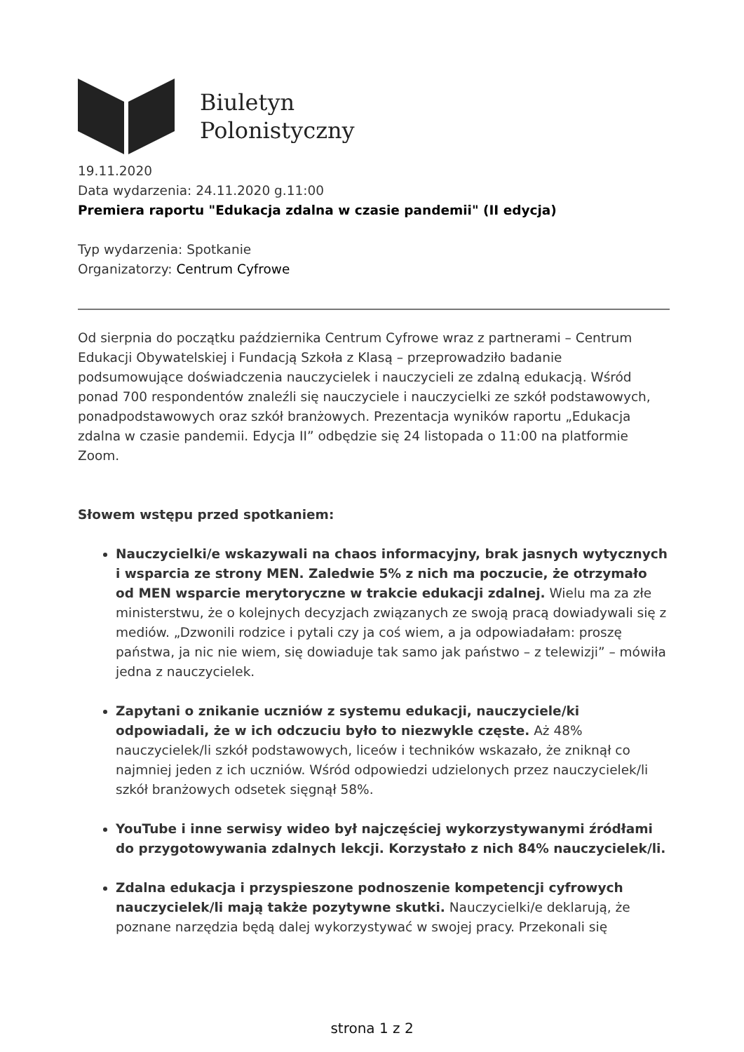Biuletyn
Polonistyczny
19.11.2020
Data wydarzenia: 24.11.2020 g.11:00
Premiera raportu "Edukacja zdalna w czasie pandemii" (II edycja)
Typ wydarzenia: Spotkanie
Organizatorzy: Centrum Cyfrowe
Od sierpnia do początku października Centrum Cyfrowe wraz z partnerami – Centrum Edukacji Obywatelskiej i Fundacją Szkoła z Klasą – przeprowadziło badanie podsumowujące doświadczenia nauczycielek i nauczycieli ze zdalną edukacją. Wśród ponad 700 respondentów znaleźli się nauczyciele i nauczycielki ze szkół podstawowych, ponadpodstawowych oraz szkół branżowych. Prezentacja wyników raportu „Edukacja zdalna w czasie pandemii. Edycja II” odbędzie się 24 listopada o 11:00 na platformie Zoom.
Słowem wstępu przed spotkaniem:
Nauczycielki/e wskazywali na chaos informacyjny, brak jasnych wytycznych i wsparcia ze strony MEN. Zaledwie 5% z nich ma poczucie, że otrzymało od MEN wsparcie merytoryczne w trakcie edukacji zdalnej. Wielu ma za złe ministerstwu, że o kolejnych decyzjach związanych ze swoją pracą dowiadywali się z mediów. „Dzwonili rodzice i pytali czy ja coś wiem, a ja odpowiadałam: proszę państwa, ja nic nie wiem, się dowiaduje tak samo jak państwo – z telewizji” – mówiła jedna z nauczycielek.
Zapytani o znikanie uczniów z systemu edukacji, nauczyciele/ki odpowiadali, że w ich odczuciu było to niezwykle częste. Aż 48% nauczycielek/li szkół podstawowych, liceów i techników wskazało, że zniknął co najmniej jeden z ich uczniów. Wśród odpowiedzi udzielonych przez nauczycielek/li szkół branżowych odsetek sięgnął 58%.
YouTube i inne serwisy wideo był najczęściej wykorzystywanymi źródłami do przygotowywania zdalnych lekcji. Korzystało z nich 84% nauczycielek/li.
Zdalna edukacja i przyspieszone podnoszenie kompetencji cyfrowych nauczycielek/li mają także pozytywne skutki. Nauczycielki/e deklarują, że poznane narzędzia będą dalej wykorzystywać w swojej pracy. Przekonali się
strona 1 z 2